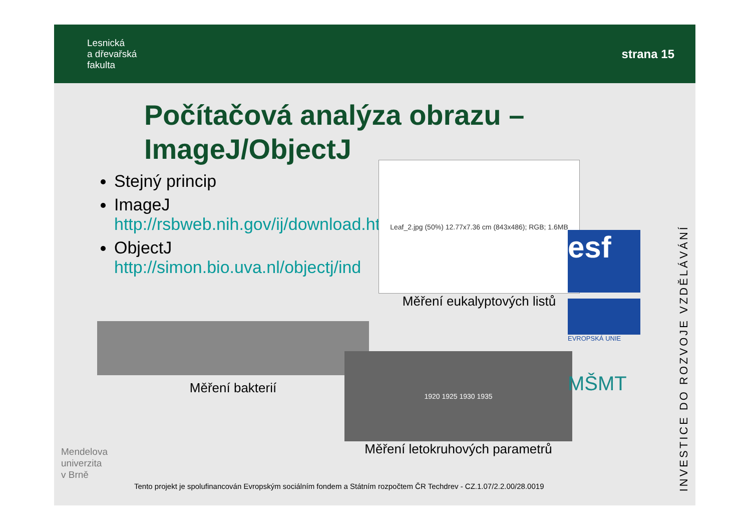Lesnická
a dřevařská
fakulta
strana 15
Počítačová analýza obrazu –
ImageJ/ObjectJ
Stejný princip
ImageJ http://rsbweb.nih.gov/ij/download.html
ObjectJ http://simon.bio.uva.nl/objectj/ind
Leaf_2.jpg (50%) 12.77x7.36 cm (843x486); RGB; 1.6MB
Měření eukalyptových listů
Měření bakterií
1920 1925 1930 1935
Měření letokruhových parametrů
esf
EVROPSKÁ UNIE
MŠMT
INVESTICE DO ROZVOJE VZDĚLÁVÁNÍ
Mendelova
univerzita
v Brně
Tento projekt je spolufinancován Evropským sociálním fondem a Státním rozpočtem ČR Techdrev - CZ.1.07/2.2.00/28.0019